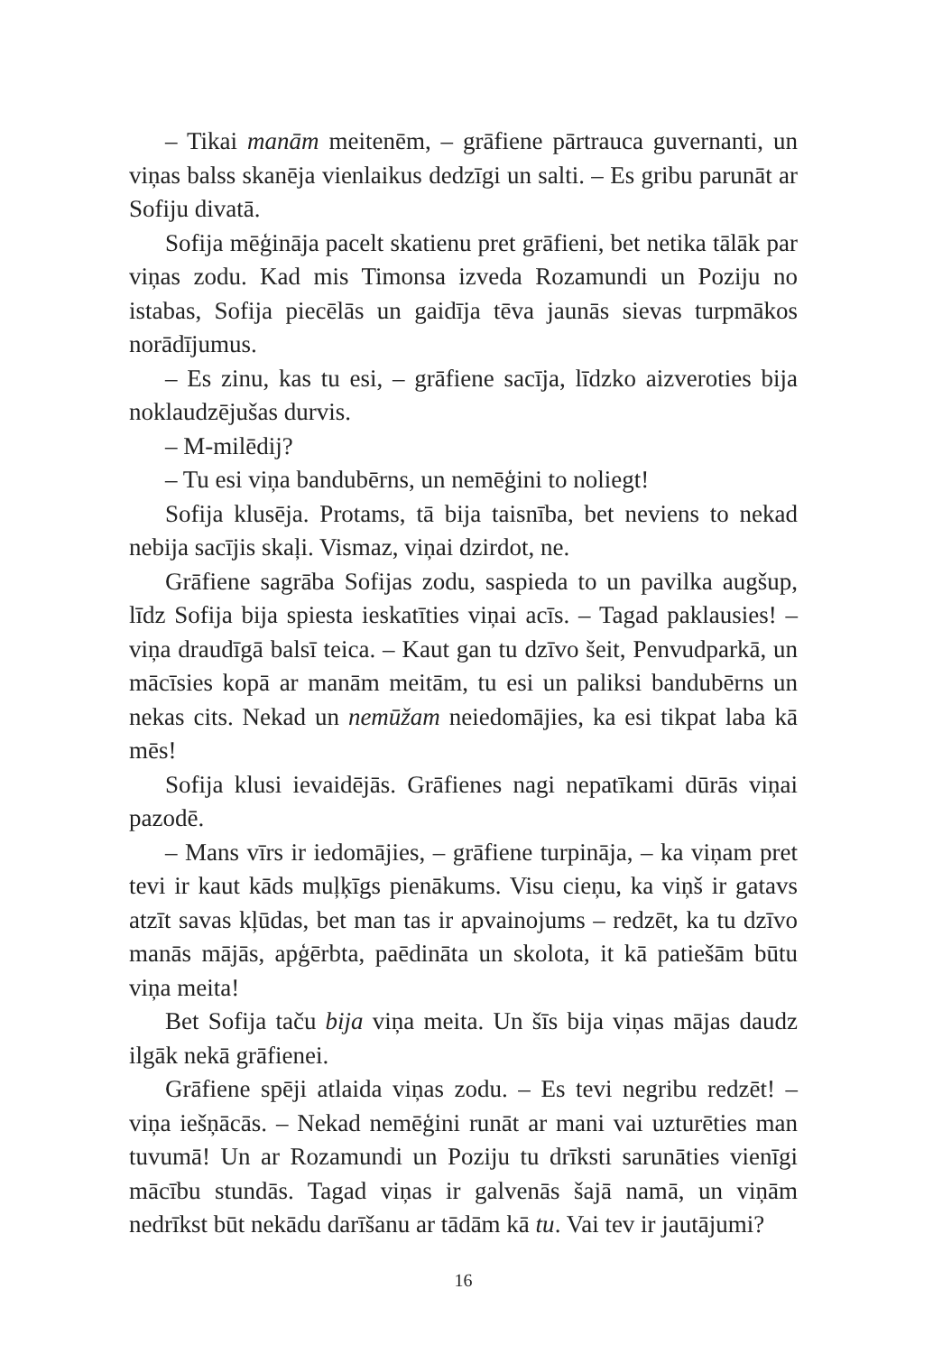– Tikai manām meitenēm, – grāfiene pārtrauca guvernanti, un viņas balss skanēja vienlaikus dedzīgi un salti. – Es gribu parunāt ar Sofiju divatā.
Sofija mēģināja pacelt skatienu pret grāfieni, bet netika tālāk par viņas zodu. Kad mis Timonsa izveda Rozamundi un Poziju no istabas, Sofija piecēlās un gaidīja tēva jaunās sievas turpmākos norādījumus.
– Es zinu, kas tu esi, – grāfiene sacīja, līdzko aizveroties bija noklaudzējušas durvis.
– M-milēdij?
– Tu esi viņa bandubērns, un nemēģini to noliegt!
Sofija klusēja. Protams, tā bija taisnība, bet neviens to nekad nebija sacījis skaļi. Vismaz, viņai dzirdot, ne.
Grāfiene sagrāba Sofijas zodu, saspieda to un pavilka augšup, līdz Sofija bija spiesta ieskatīties viņai acīs. – Tagad paklausies! – viņa draudīgā balsī teica. – Kaut gan tu dzīvo šeit, Penvudparkā, un mācīsies kopā ar manām meitām, tu esi un paliksi bandubērns un nekas cits. Nekad un nemūžam neiedomājies, ka esi tikpat laba kā mēs!
Sofija klusi ievaidējās. Grāfienes nagi nepatīkami dūrās viņai pazodē.
– Mans vīrs ir iedomājies, – grāfiene turpināja, – ka viņam pret tevi ir kaut kāds muļķīgs pienākums. Visu cieņu, ka viņš ir gatavs atzīt savas kļūdas, bet man tas ir apvainojums – redzēt, ka tu dzīvo manās mājās, apģērbta, paēdināta un skolota, it kā patiešām būtu viņa meita!
Bet Sofija taču bija viņa meita. Un šīs bija viņas mājas daudz ilgāk nekā grāfienei.
Grāfiene spēji atlaida viņas zodu. – Es tevi negribu redzēt! – viņa iešņācās. – Nekad nemēģini runāt ar mani vai uzturēties man tuvumā! Un ar Rozamundi un Poziju tu drīksti sarunāties vienīgi mācību stundās. Tagad viņas ir galvenās šajā namā, un viņām nedrīkst būt nekādu darīšanu ar tādām kā tu. Vai tev ir jautājumi?
16